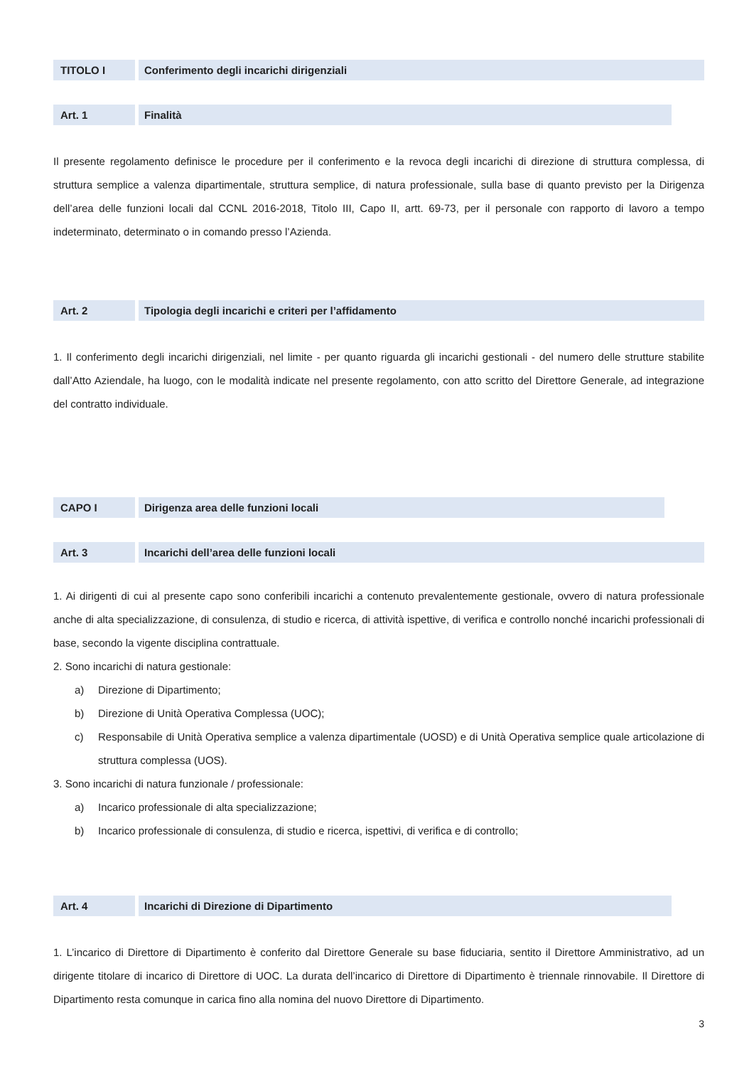TITOLO I Conferimento degli incarichi dirigenziali
Art. 1 Finalità
Il presente regolamento definisce le procedure per il conferimento e la revoca degli incarichi di direzione di struttura complessa, di struttura semplice a valenza dipartimentale, struttura semplice, di natura professionale, sulla base di quanto previsto per la Dirigenza dell’area delle funzioni locali dal CCNL 2016-2018, Titolo III, Capo II, artt. 69-73, per il personale con rapporto di lavoro a tempo indeterminato, determinato o in comando presso l’Azienda.
Art. 2 Tipologia degli incarichi e criteri per l’affidamento
1. Il conferimento degli incarichi dirigenziali, nel limite - per quanto riguarda gli incarichi gestionali - del numero delle strutture stabilite dall’Atto Aziendale, ha luogo, con le modalità indicate nel presente regolamento, con atto scritto del Direttore Generale, ad integrazione del contratto individuale.
CAPO I Dirigenza area delle funzioni locali
Art. 3 Incarichi dell’area delle funzioni locali
1. Ai dirigenti di cui al presente capo sono conferibili incarichi a contenuto prevalentemente gestionale, ovvero di natura professionale anche di alta specializzazione, di consulenza, di studio e ricerca, di attività ispettive, di verifica e controllo nonché incarichi professionali di base, secondo la vigente disciplina contrattuale.
2. Sono incarichi di natura gestionale:
a) Direzione di Dipartimento;
b) Direzione di Unità Operativa Complessa (UOC);
c)
Responsabile di Unità Operativa semplice a valenza dipartimentale (UOSD) e di Unità Operativa semplice quale articolazione di struttura complessa (UOS).
3. Sono incarichi di natura funzionale / professionale:
a) Incarico professionale di alta specializzazione;
b) Incarico professionale di consulenza, di studio e ricerca, ispettivi, di verifica e di controllo;
Art. 4 Incarichi di Direzione di Dipartimento
1. L’incarico di Direttore di Dipartimento è conferito dal Direttore Generale su base fiduciaria, sentito il Direttore Amministrativo, ad un dirigente titolare di incarico di Direttore di UOC. La durata dell’incarico di Direttore di Dipartimento è triennale rinnovabile. Il Direttore di Dipartimento resta comunque in carica fino alla nomina del nuovo Direttore di Dipartimento.
3